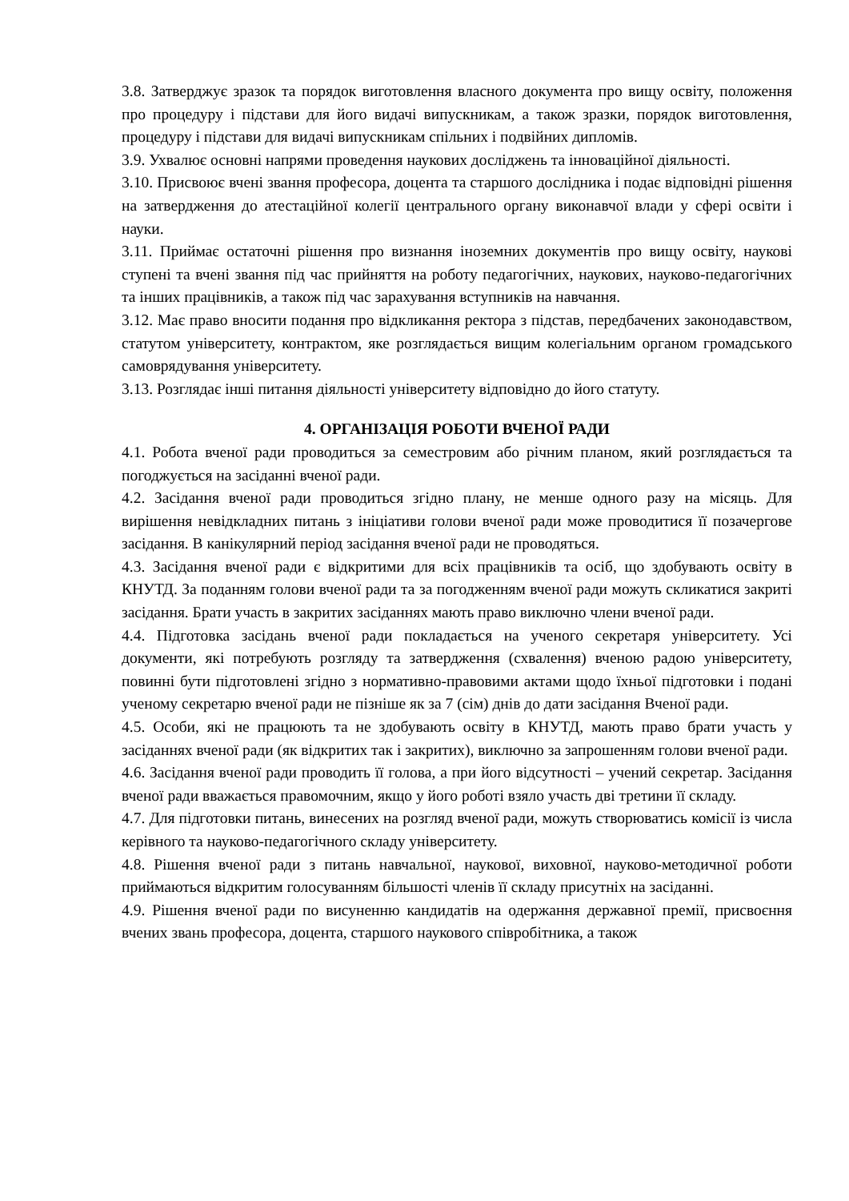3.8. Затверджує зразок та порядок виготовлення власного документа про вищу освіту, положення про процедуру і підстави для його видачі випускникам, а також зразки, порядок виготовлення, процедуру і підстави для видачі випускникам спільних і подвійних дипломів.
3.9. Ухвалює основні напрями проведення наукових досліджень та інноваційної діяльності.
3.10. Присвоює вчені звання професора, доцента та старшого дослідника і подає відповідні рішення на затвердження до атестаційної колегії центрального органу виконавчої влади у сфері освіти і науки.
3.11. Приймає остаточні рішення про визнання іноземних документів про вищу освіту, наукові ступені та вчені звання під час прийняття на роботу педагогічних, наукових, науково-педагогічних та інших працівників, а також під час зарахування вступників на навчання.
3.12. Має право вносити подання про відкликання ректора з підстав, передбачених законодавством, статутом університету, контрактом, яке розглядається вищим колегіальним органом громадського самоврядування університету.
3.13. Розглядає інші питання діяльності університету відповідно до його статуту.
4. ОРГАНІЗАЦІЯ РОБОТИ ВЧЕНОЇ РАДИ
4.1. Робота вченої ради проводиться за семестровим або річним планом, який розглядається та погоджується на засіданні вченої ради.
4.2. Засідання вченої ради проводиться згідно плану, не менше одного разу на місяць. Для вирішення невідкладних питань з ініціативи голови вченої ради може проводитися її позачергове засідання. В канікулярний період засідання вченої ради не проводяться.
4.3. Засідання вченої ради є відкритими для всіх працівників та осіб, що здобувають освіту в КНУТД. За поданням голови вченої ради та за погодженням вченої ради можуть скликатися закриті засідання. Брати участь в закритих засіданнях мають право виключно члени вченої ради.
4.4. Підготовка засідань вченої ради покладається на ученого секретаря університету. Усі документи, які потребують розгляду та затвердження (схвалення) вченою радою університету, повинні бути підготовлені згідно з нормативно-правовими актами щодо їхньої підготовки і подані ученому секретарю вченої ради не пізніше як за 7 (сім) днів до дати засідання Вченої ради.
4.5. Особи, які не працюють та не здобувають освіту в КНУТД, мають право брати участь у засіданнях вченої ради (як відкритих так і закритих), виключно за запрошенням голови вченої ради.
4.6. Засідання вченої ради проводить її голова, а при його відсутності – учений секретар. Засідання вченої ради вважається правомочним, якщо у його роботі взяло участь дві третини її складу.
4.7. Для підготовки питань, винесених на розгляд вченої ради, можуть створюватись комісії із числа керівного та науково-педагогічного складу університету.
4.8. Рішення вченої ради з питань навчальної, наукової, виховної, науково-методичної роботи приймаються відкритим голосуванням більшості членів її складу присутніх на засіданні.
4.9. Рішення вченої ради по висуненню кандидатів на одержання державної премії, присвоєння вчених звань професора, доцента, старшого наукового співробітника, а також